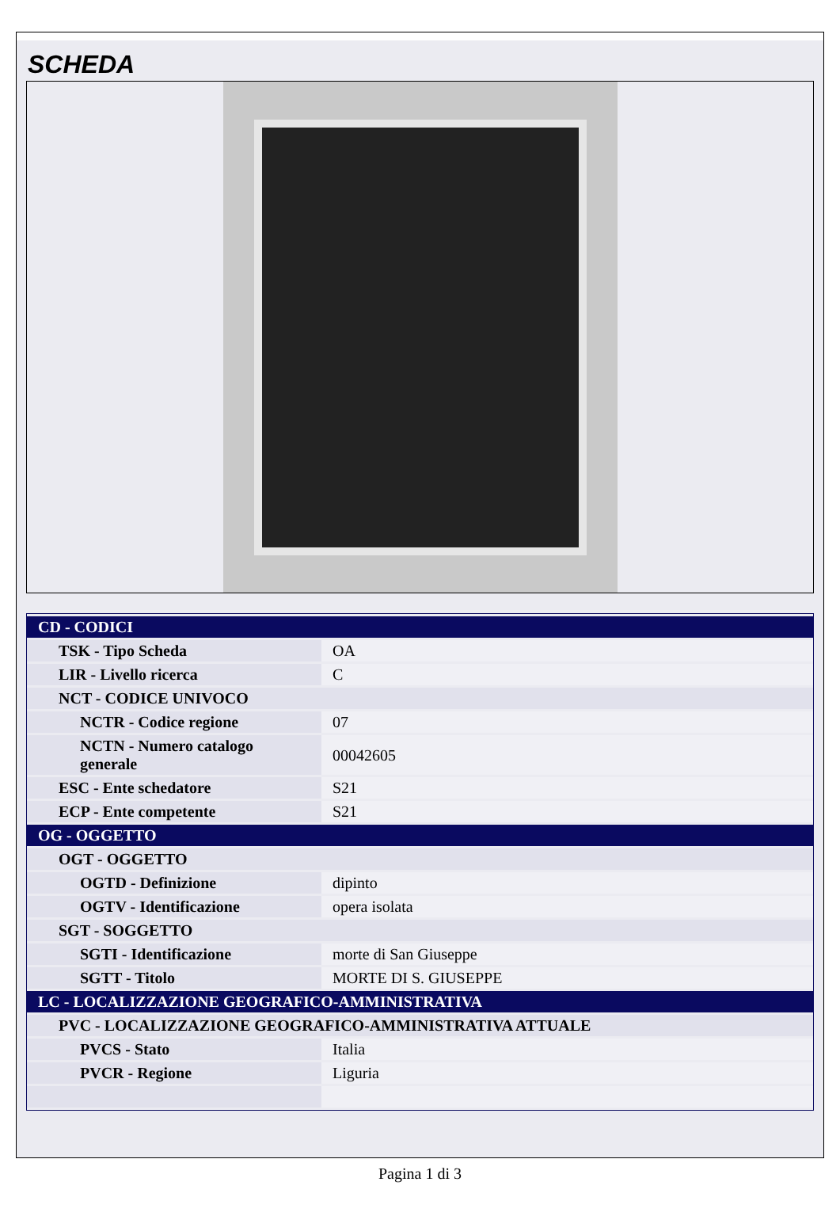SCHEDA
| CD - CODICI | |
| TSK - Tipo Scheda | OA |
| LIR - Livello ricerca | C |
| NCT - CODICE UNIVOCO | |
| NCTR - Codice regione | 07 |
| NCTN - Numero catalogo generale | 00042605 |
| ESC - Ente schedatore | S21 |
| ECP - Ente competente | S21 |
| OG - OGGETTO | |
| OGT - OGGETTO | |
| OGTD - Definizione | dipinto |
| OGTV - Identificazione | opera isolata |
| SGT - SOGGETTO | |
| SGTI - Identificazione | morte di San Giuseppe |
| SGTT - Titolo | MORTE DI S. GIUSEPPE |
| LC - LOCALIZZAZIONE GEOGRAFICO-AMMINISTRATIVA | |
| PVC - LOCALIZZAZIONE GEOGRAFICO-AMMINISTRATIVA ATTUALE | |
| PVCS - Stato | Italia |
| PVCR - Regione | Liguria |
Pagina 1 di 3